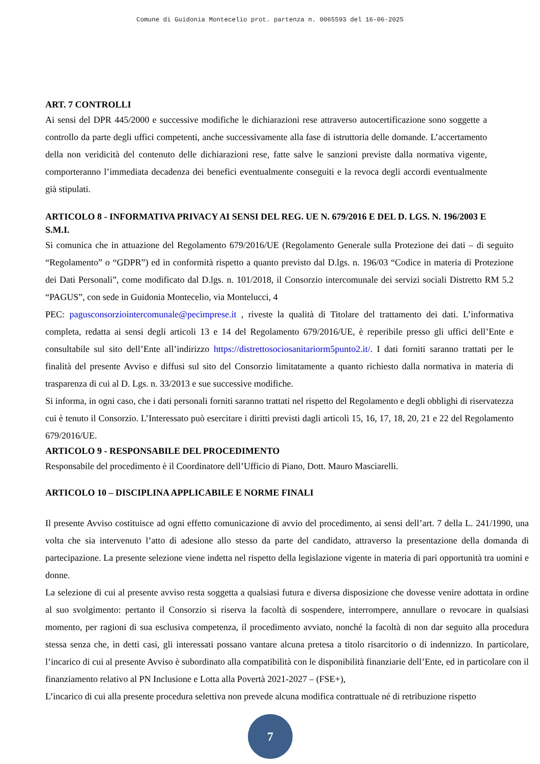Comune di Guidonia Montecelio prot. partenza n. 0065593 del 16-06-2025
ART. 7 CONTROLLI
Ai sensi del DPR 445/2000 e successive modifiche le dichiarazioni rese attraverso autocertificazione sono soggette a controllo da parte degli uffici competenti, anche successivamente alla fase di istruttoria delle domande. L’accertamento della non veridicità del contenuto delle dichiarazioni rese, fatte salve le sanzioni previste dalla normativa vigente, comporteranno l’immediata decadenza dei benefici eventualmente conseguiti e la revoca degli accordi eventualmente già stipulati.
ARTICOLO 8 - INFORMATIVA PRIVACY AI SENSI DEL REG. UE N. 679/2016 E DEL D. LGS. N. 196/2003 E S.M.I.
Si comunica che in attuazione del Regolamento 679/2016/UE (Regolamento Generale sulla Protezione dei dati – di seguito “Regolamento” o “GDPR”) ed in conformità rispetto a quanto previsto dal D.lgs. n. 196/03 “Codice in materia di Protezione dei Dati Personali”, come modificato dal D.lgs. n. 101/2018, il Consorzio intercomunale dei servizi sociali Distretto RM 5.2 “PAGUS”, con sede in Guidonia Montecelio, via Montelucci, 4
PEC: pagusconsorziointercomunale@pecimprese.it , riveste la qualità di Titolare del trattamento dei dati. L’informativa completa, redatta ai sensi degli articoli 13 e 14 del Regolamento 679/2016/UE, è reperibile presso gli uffici dell’Ente e consultabile sul sito dell’Ente all’indirizzo https://distrettosociosanitariorm5punto2.it/. I dati forniti saranno trattati per le finalità del presente Avviso e diffusi sul sito del Consorzio limitatamente a quanto richiesto dalla normativa in materia di trasparenza di cui al D. Lgs. n. 33/2013 e sue successive modifiche.
Si informa, in ogni caso, che i dati personali forniti saranno trattati nel rispetto del Regolamento e degli obblighi di riservatezza cui è tenuto il Consorzio. L’Interessato può esercitare i diritti previsti dagli articoli 15, 16, 17, 18, 20, 21 e 22 del Regolamento 679/2016/UE.
ARTICOLO 9 - RESPONSABILE DEL PROCEDIMENTO
Responsabile del procedimento è il Coordinatore dell’Ufficio di Piano, Dott. Mauro Masciarelli.
ARTICOLO 10 – DISCIPLINA APPLICABILE E NORME FINALI
Il presente Avviso costituisce ad ogni effetto comunicazione di avvio del procedimento, ai sensi dell’art. 7 della L. 241/1990, una volta che sia intervenuto l’atto di adesione allo stesso da parte del candidato, attraverso la presentazione della domanda di partecipazione. La presente selezione viene indetta nel rispetto della legislazione vigente in materia di pari opportunità tra uomini e donne.
La selezione di cui al presente avviso resta soggetta a qualsiasi futura e diversa disposizione che dovesse venire adottata in ordine al suo svolgimento: pertanto il Consorzio si riserva la facoltà di sospendere, interrompere, annullare o revocare in qualsiasi momento, per ragioni di sua esclusiva competenza, il procedimento avviato, nonché la facoltà di non dar seguito alla procedura stessa senza che, in detti casi, gli interessati possano vantare alcuna pretesa a titolo risarcitorio o di indennizzo. In particolare, l’incarico di cui al presente Avviso è subordinato alla compatibilità con le disponibilità finanziarie dell’Ente, ed in particolare con il finanziamento relativo al PN Inclusione e Lotta alla Povertà 2021-2027 – (FSE+),
L’incarico di cui alla presente procedura selettiva non prevede alcuna modifica contrattuale né di retribuzione rispetto
7